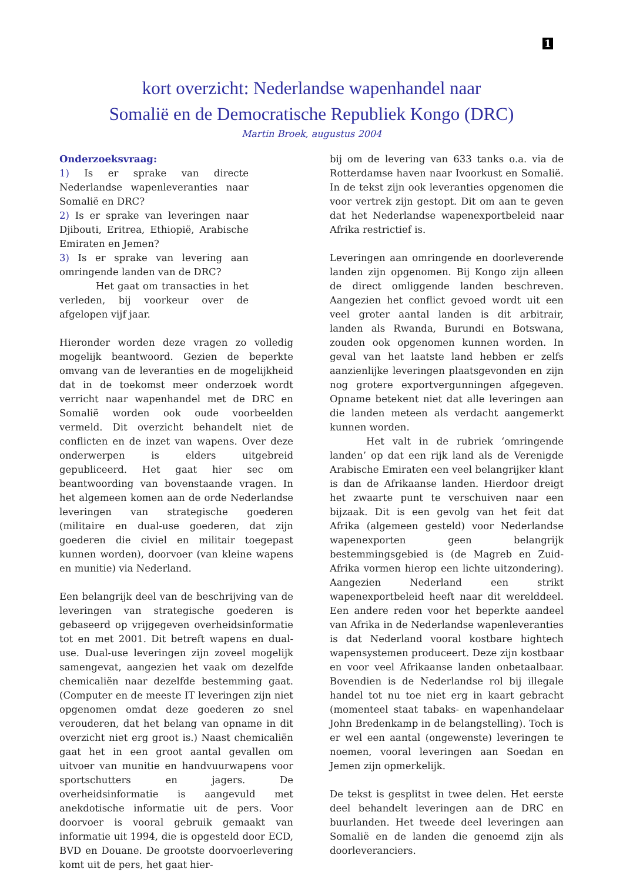1
kort overzicht: Nederlandse wapenhandel naar
Somalië en de Democratische Republiek Kongo (DRC)
Martin Broek, augustus 2004
Onderzoeksvraag:
1) Is er sprake van directe Nederlandse wapenleveranties naar Somalië en DRC?
2) Is er sprake van leveringen naar Djibouti, Eritrea, Ethiopië, Arabische Emiraten en Jemen?
3) Is er sprake van levering aan omringende landen van de DRC?
Het gaat om transacties in het verleden, bij voorkeur over de afgelopen vijf jaar.
Hieronder worden deze vragen zo volledig mogelijk beantwoord. Gezien de beperkte omvang van de leveranties en de mogelijkheid dat in de toekomst meer onderzoek wordt verricht naar wapenhandel met de DRC en Somalië worden ook oude voorbeelden vermeld. Dit overzicht behandelt niet de conflicten en de inzet van wapens. Over deze onderwerpen is elders uitgebreid gepubliceerd. Het gaat hier sec om beantwoording van bovenstaande vragen. In het algemeen komen aan de orde Nederlandse leveringen van strategische goederen (militaire en dual-use goederen, dat zijn goederen die civiel en militair toegepast kunnen worden), doorvoer (van kleine wapens en munitie) via Nederland.
Een belangrijk deel van de beschrijving van de leveringen van strategische goederen is gebaseerd op vrijgegeven overheidsinformatie tot en met 2001. Dit betreft wapens en dual-use. Dual-use leveringen zijn zoveel mogelijk samengevat, aangezien het vaak om dezelfde chemicaliën naar dezelfde bestemming gaat. (Computer en de meeste IT leveringen zijn niet opgenomen omdat deze goederen zo snel verouderen, dat het belang van opname in dit overzicht niet erg groot is.) Naast chemicaliën gaat het in een groot aantal gevallen om uitvoer van munitie en handvuurwapens voor sportschutters en jagers. De overheidsinformatie is aangevuld met anekdotische informatie uit de pers. Voor doorvoer is vooral gebruik gemaakt van informatie uit 1994, die is opgesteld door ECD, BVD en Douane. De grootste doorvoerlevering komt uit de pers, het gaat hier-
bij om de levering van 633 tanks o.a. via de Rotterdamse haven naar Ivoorkust en Somalië. In de tekst zijn ook leveranties opgenomen die voor vertrek zijn gestopt. Dit om aan te geven dat het Nederlandse wapenexportbeleid naar Afrika restrictief is.
Leveringen aan omringende en doorleverende landen zijn opgenomen. Bij Kongo zijn alleen de direct omliggende landen beschreven. Aangezien het conflict gevoed wordt uit een veel groter aantal landen is dit arbitrair, landen als Rwanda, Burundi en Botswana, zouden ook opgenomen kunnen worden. In geval van het laatste land hebben er zelfs aanzienlijke leveringen plaatsgevonden en zijn nog grotere exportvergunningen afgegeven. Opname betekent niet dat alle leveringen aan die landen meteen als verdacht aangemerkt kunnen worden.
Het valt in de rubriek ‘omringende landen’ op dat een rijk land als de Verenigde Arabische Emiraten een veel belangrijker klant is dan de Afrikaanse landen. Hierdoor dreigt het zwaarte punt te verschuiven naar een bijzaak. Dit is een gevolg van het feit dat Afrika (algemeen gesteld) voor Nederlandse wapenexporten geen belangrijk bestemmingsgebied is (de Magreb en Zuid-Afrika vormen hierop een lichte uitzondering). Aangezien Nederland een strikt wapenexportbeleid heeft naar dit werelddeel. Een andere reden voor het beperkte aandeel van Afrika in de Nederlandse wapenleveranties is dat Nederland vooral kostbare hightech wapensystemen produceert. Deze zijn kostbaar en voor veel Afrikaanse landen onbetaalbaar. Bovendien is de Nederlandse rol bij illegale handel tot nu toe niet erg in kaart gebracht (momenteel staat tabaks- en wapenhandelaar John Bredenkamp in de belangstelling). Toch is er wel een aantal (ongewenste) leveringen te noemen, vooral leveringen aan Soedan en Jemen zijn opmerkelijk.
De tekst is gesplitst in twee delen. Het eerste deel behandelt leveringen aan de DRC en buurlanden. Het tweede deel leveringen aan Somalië en de landen die genoemd zijn als doorleveranciers.